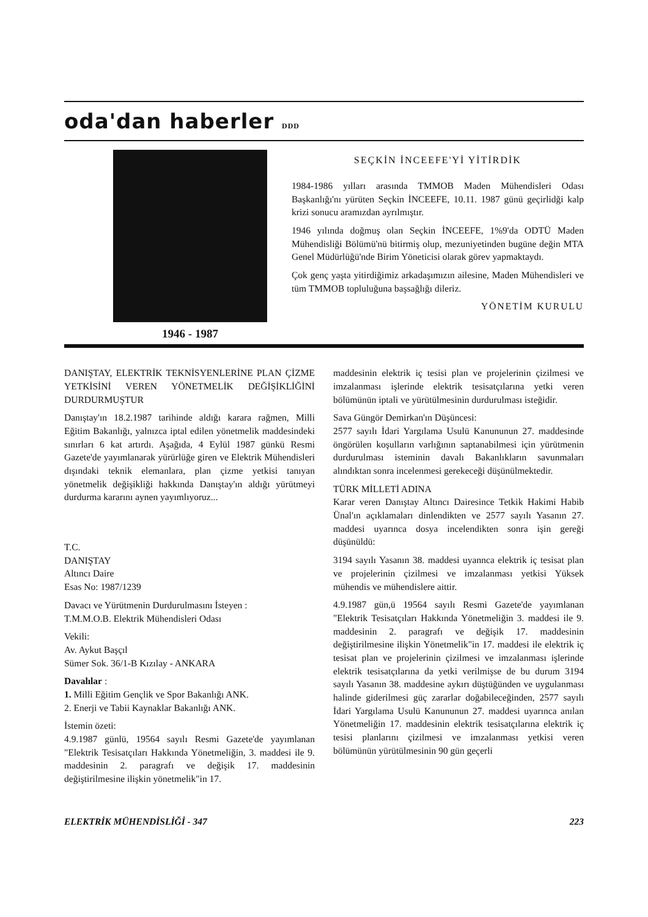oda'dan haberler DDD
1946 - 1987
SEÇKİN İNCEEFE'Yİ YİTİRDİK
1984-1986 yılları arasında TMMOB Maden Mühendisleri Odası Başkanlığı'nı yürüten Seçkin İNCEEFE, 10.11. 1987 günü geçirlidği kalp krizi sonucu aramızdan ayrılmıştır.
1946 yılında doğmuş olan Seçkin İNCEEFE, 1%9'da ODTÜ Maden Mühendisliği Bölümü'nü bitirmiş olup, mezuniyetinden bugüne değin MTA Genel Müdürlüğü'nde Birim Yöneticisi olarak görev yapmaktaydı.
Çok genç yaşta yitirdiğimiz arkadaşımızın ailesine, Maden Mühendisleri ve tüm TMMOB topluluğuna başsağlığı dileriz.
YÖNETİM KURULU
DANIŞTAY, ELEKTRİK TEKNİSYENLERİNE PLAN ÇİZME YETKİSİNİ VEREN YÖNETMELİK DEĞİŞİKLİĞİNİ DURDURMUŞTUR
Danıştay'ın 18.2.1987 tarihinde aldığı karara rağmen, Milli Eğitim Bakanlığı, yalnızca iptal edilen yönetmelik maddesindeki sınırları 6 kat artırdı. Aşağıda, 4 Eylül 1987 günkü Resmi Gazete'de yayımlanarak yürürlüğe giren ve Elektrik Mühendisleri dışındaki teknik elemanlara, plan çizme yetkisi tanıyan yönetmelik değişikliği hakkında Danıştay'ın aldığı yürütmeyi durdurma kararını aynen yayımlıyoruz...
T.C.
DANIŞTAY
Altıncı Daire
Esas No: 1987/1239
Davacı ve Yürütmenin Durdurulmasını İsteyen :
T.M.M.O.B. Elektrik Mühendisleri Odası
Vekili:
Av. Aykut Başçıl
Sümer Sok. 36/1-B Kızılay - ANKARA
Davalılar :
1. Milli Eğitim Gençlik ve Spor Bakanlığı ANK.
2. Enerji ve Tabii Kaynaklar Bakanlığı ANK.
İstemin özeti:
4.9.1987 günlü, 19564 sayılı Resmi Gazete'de yayımlanan "Elektrik Tesisatçıları Hakkında Yönetmeliğin, 3. maddesi ile 9. maddesinin 2. paragrafı ve değişik 17. maddesinin değiştirilmesine ilişkin yönetmelik"in 17.
maddesinin elektrik iç tesisi plan ve projelerinin çizilmesi ve imzalanması işlerinde elektrik tesisatçılarına yetki veren bölümünün iptali ve yürütülmesinin durdurulması isteğidir.
Sava Güngör Demirkan'ın Düşüncesi:
2577 sayılı İdari Yargılama Usulü Kanununun 27. maddesinde öngörülen koşulların varlığının saptanabilmesi için yürütmenin durdurulması isteminin davalı Bakanlıkların savunmaları alındıktan sonra incelenmesi gerekeceği düşünülmektedir.
TÜRK MİLLETİ ADINA
Karar veren Danıştay Altıncı Dairesince Tetkik Hakimi Habib Ünal'ın açıklamaları dinlendikten ve 2577 sayılı Yasanın 27. maddesi uyarınca dosya incelendikten sonra işin gereği düşünüldü:
3194 sayılı Yasanın 38. maddesi uyannca elektrik iç tesisat plan ve projelerinin çizilmesi ve imzalanması yetkisi Yüksek mühendis ve mühendislere aittir.
4.9.1987 gün,ü 19564 sayılı Resmi Gazete'de yayımlanan "Elektrik Tesisatçıları Hakkında Yönetmeliğin 3. maddesi ile 9. maddesinin 2. paragrafı ve değişik 17. maddesinin değiştirilmesine ilişkin Yönetmelik"in 17. maddesi ile elektrik iç tesisat plan ve projelerinin çizilmesi ve imzalanması işlerinde elektrik tesisatçılarına da yetki verilmişse de bu durum 3194 sayılı Yasanın 38. maddesine aykırı düştüğünden ve uygulanması halinde giderilmesi güç zararlar doğabileceğinden, 2577 sayılı İdari Yargılama Usulü Kanununun 27. maddesi uyarınca anılan Yönetmeliğin 17. maddesinin elektrik tesisatçılarına elektrik iç tesisi planlarını çizilmesi ve imzalanması yetkisi veren bölümünün yürütülmesinin 90 gün geçerli
ELEKTRİK MÜHENDİSLİĞİ - 347 223